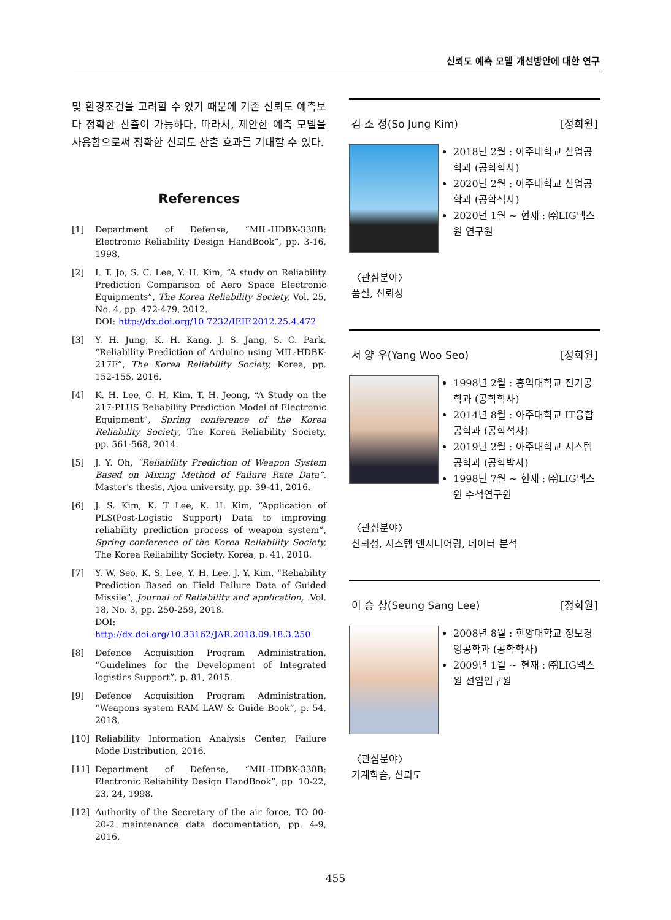신뢰도 예측 모델 개선방안에 대한 연구
및 환경조건을 고려할 수 있기 때문에 기존 신뢰도 예측보다 정확한 산출이 가능하다. 따라서, 제안한 예측 모델을 사용함으로써 정확한 신뢰도 산출 효과를 기대할 수 있다.
References
[1] Department of Defense, “MIL-HDBK-338B: Electronic Reliability Design HandBook”, pp. 3-16, 1998.
[2] I. T. Jo, S. C. Lee, Y. H. Kim, “A study on Reliability Prediction Comparison of Aero Space Electronic Equipments”, The Korea Reliability Society, Vol. 25, No. 4, pp. 472-479, 2012.
DOI: http://dx.doi.org/10.7232/IEIF.2012.25.4.472
[3] Y. H. Jung, K. H. Kang, J. S. Jang, S. C. Park, “Reliability Prediction of Arduino using MIL-HDBK-217F”, The Korea Reliability Society, Korea, pp. 152-155, 2016.
[4] K. H. Lee, C. H, Kim, T. H. Jeong, “A Study on the 217-PLUS Reliability Prediction Model of Electronic Equipment”, Spring conference of the Korea Reliability Society, The Korea Reliability Society, pp. 561-568, 2014.
[5] J. Y. Oh, “Reliability Prediction of Weapon System Based on Mixing Method of Failure Rate Data”, Master's thesis, Ajou university, pp. 39-41, 2016.
[6] J. S. Kim, K. T Lee, K. H. Kim, “Application of PLS(Post-Logistic Support) Data to improving reliability prediction process of weapon system”, Spring conference of the Korea Reliability Society, The Korea Reliability Society, Korea, p. 41, 2018.
[7] Y. W. Seo, K. S. Lee, Y. H. Lee, J. Y. Kim, “Reliability Prediction Based on Field Failure Data of Guided Missile”, Journal of Reliability and application, .Vol. 18, No. 3, pp. 250-259, 2018.
DOI: http://dx.doi.org/10.33162/JAR.2018.09.18.3.250
[8] Defence Acquisition Program Administration, “Guidelines for the Development of Integrated logistics Support”, p. 81, 2015.
[9] Defence Acquisition Program Administration, “Weapons system RAM LAW & Guide Book”, p. 54, 2018.
[10] Reliability Information Analysis Center, Failure Mode Distribution, 2016.
[11] Department of Defense, “MIL-HDBK-338B: Electronic Reliability Design HandBook”, pp. 10-22, 23, 24, 1998.
[12] Authority of the Secretary of the air force, TO 00-20-2 maintenance data documentation, pp. 4-9, 2016.
김 소 정(So Jung Kim) [정회원]
2018년 2월 : 아주대학교 산업공학과 (공학학사)
2020년 2월 : 아주대학교 산업공학과 (공학석사)
2020년 1월 ~ 현재 : ㈜LIG넥스원 연구원
〈관심분야〉
품질, 신뢰성
서 양 우(Yang Woo Seo) [정회원]
1998년 2월 : 홍익대학교 전기공학과 (공학학사)
2014년 8월 : 아주대학교 IT융합공학과 (공학석사)
2019년 2월 : 아주대학교 시스템공학과 (공학박사)
1998년 7월 ~ 현재 : ㈜LIG넥스원 수석연구원
〈관심분야〉
신뢰성, 시스템 엔지니어링, 데이터 분석
이 승 상(Seung Sang Lee) [정회원]
2008년 8월 : 한양대학교 정보경영공학과 (공학학사)
2009년 1월 ~ 현재 : ㈜LIG넥스원 선임연구원
〈관심분야〉
기계학습, 신뢰도
455